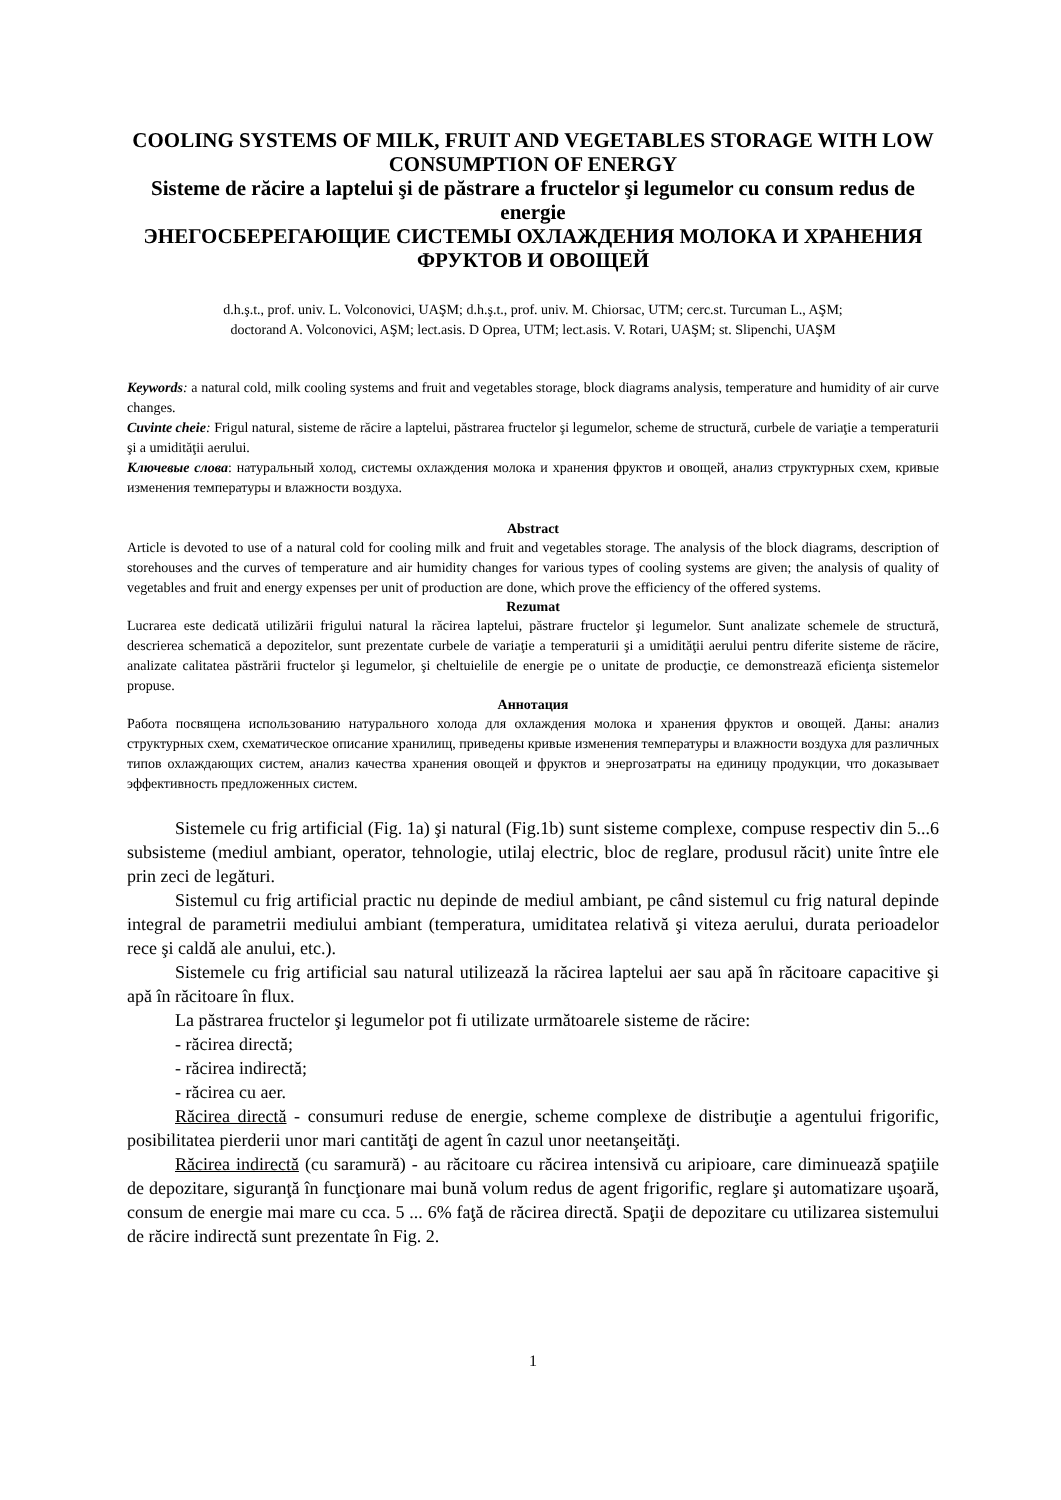COOLING SYSTEMS OF MILK, FRUIT AND VEGETABLES STORAGE WITH LOW CONSUMPTION OF ENERGY
Sisteme de răcire a laptelui şi de păstrare a fructelor şi legumelor cu consum redus de energie
ЭНЕГОСБЕРЕГАЮЩИЕ СИСТЕМЫ ОХЛАЖДЕНИЯ МОЛОКА И ХРАНЕНИЯ ФРУКТОВ И ОВОЩЕЙ
d.h.ş.t., prof. univ. L. Volconovici, UAŞM; d.h.ş.t., prof. univ. M. Chiorsac, UTM; cerc.st. Turcuman L., AŞM;
doctorand A. Volconovici, AŞM; lect.asis. D Oprea, UTM; lect.asis. V. Rotari, UAŞM; st. Slipenchi, UAŞM
Keywords: a natural cold, milk cooling systems and fruit and vegetables storage, block diagrams analysis, temperature and humidity of air curve changes.
Cuvinte cheie: Frigul natural, sisteme de răcire a laptelui, păstrarea fructelor şi legumelor, scheme de structură, curbele de variaţie a temperaturii şi a umidităţii aerului.
Ключевые слова: натуральный холод, системы охлаждения молока и хранения фруктов и овощей, анализ структурных схем, кривые изменения температуры и влажности воздуха.
Abstract
Article is devoted to use of a natural cold for cooling milk and fruit and vegetables storage. The analysis of the block diagrams, description of storehouses and the curves of temperature and air humidity changes for various types of cooling systems are given; the analysis of quality of vegetables and fruit and energy expenses per unit of production are done, which prove the efficiency of the offered systems.
Rezumat
Lucrarea este dedicată utilizării frigului natural la răcirea laptelui, păstrare fructelor şi legumelor. Sunt analizate schemele de structură, descrierea schematică a depozitelor, sunt prezentate curbele de variaţie a temperaturii şi a umidităţii aerului pentru diferite sisteme de răcire, analizate calitatea păstrării fructelor şi legumelor, şi cheltuielile de energie pe o unitate de producţie, ce demonstrează eficienţa sistemelor propuse.
Аннотация
Работа посвящена использованию натурального холода для охлаждения молока и хранения фруктов и овощей. Даны: анализ структурных схем, схематическое описание хранилищ, приведены кривые изменения температуры и влажности воздуха для различных типов охлаждающих систем, анализ качества хранения овощей и фруктов и энергозатраты на единицу продукции, что доказывает эффективность предложенных систем.
Sistemele cu frig artificial (Fig. 1a) şi natural (Fig.1b) sunt sisteme complexe, compuse respectiv din 5...6 subsisteme (mediul ambiant, operator, tehnologie, utilaj electric, bloc de reglare, produsul răcit) unite între ele prin zeci de legături.
Sistemul cu frig artificial practic nu depinde de mediul ambiant, pe când sistemul cu frig natural depinde integral de parametrii mediului ambiant (temperatura, umiditatea relativă şi viteza aerului, durata perioadelor rece şi caldă ale anului, etc.).
Sistemele cu frig artificial sau natural utilizează la răcirea laptelui aer sau apă în răcitoare capacitive şi apă în răcitoare în flux.
La păstrarea fructelor şi legumelor pot fi utilizate următoarele sisteme de răcire:
- răcirea directă;
- răcirea indirectă;
- răcirea cu aer.
Răcirea directă - consumuri reduse de energie, scheme complexe de distribuţie a agentului frigorific, posibilitatea pierderii unor mari cantităţi de agent în cazul unor neetanşeităţi.
Răcirea indirectă (cu saramură) - au răcitoare cu răcirea intensivă cu aripioare, care diminuează spaţiile de depozitare, siguranţă în funcţionare mai bună volum redus de agent frigorific, reglare şi automatizare uşoară, consum de energie mai mare cu cca. 5 ... 6% faţă de răcirea directă. Spaţii de depozitare cu utilizarea sistemului de răcire indirectă sunt prezentate în Fig. 2.
1